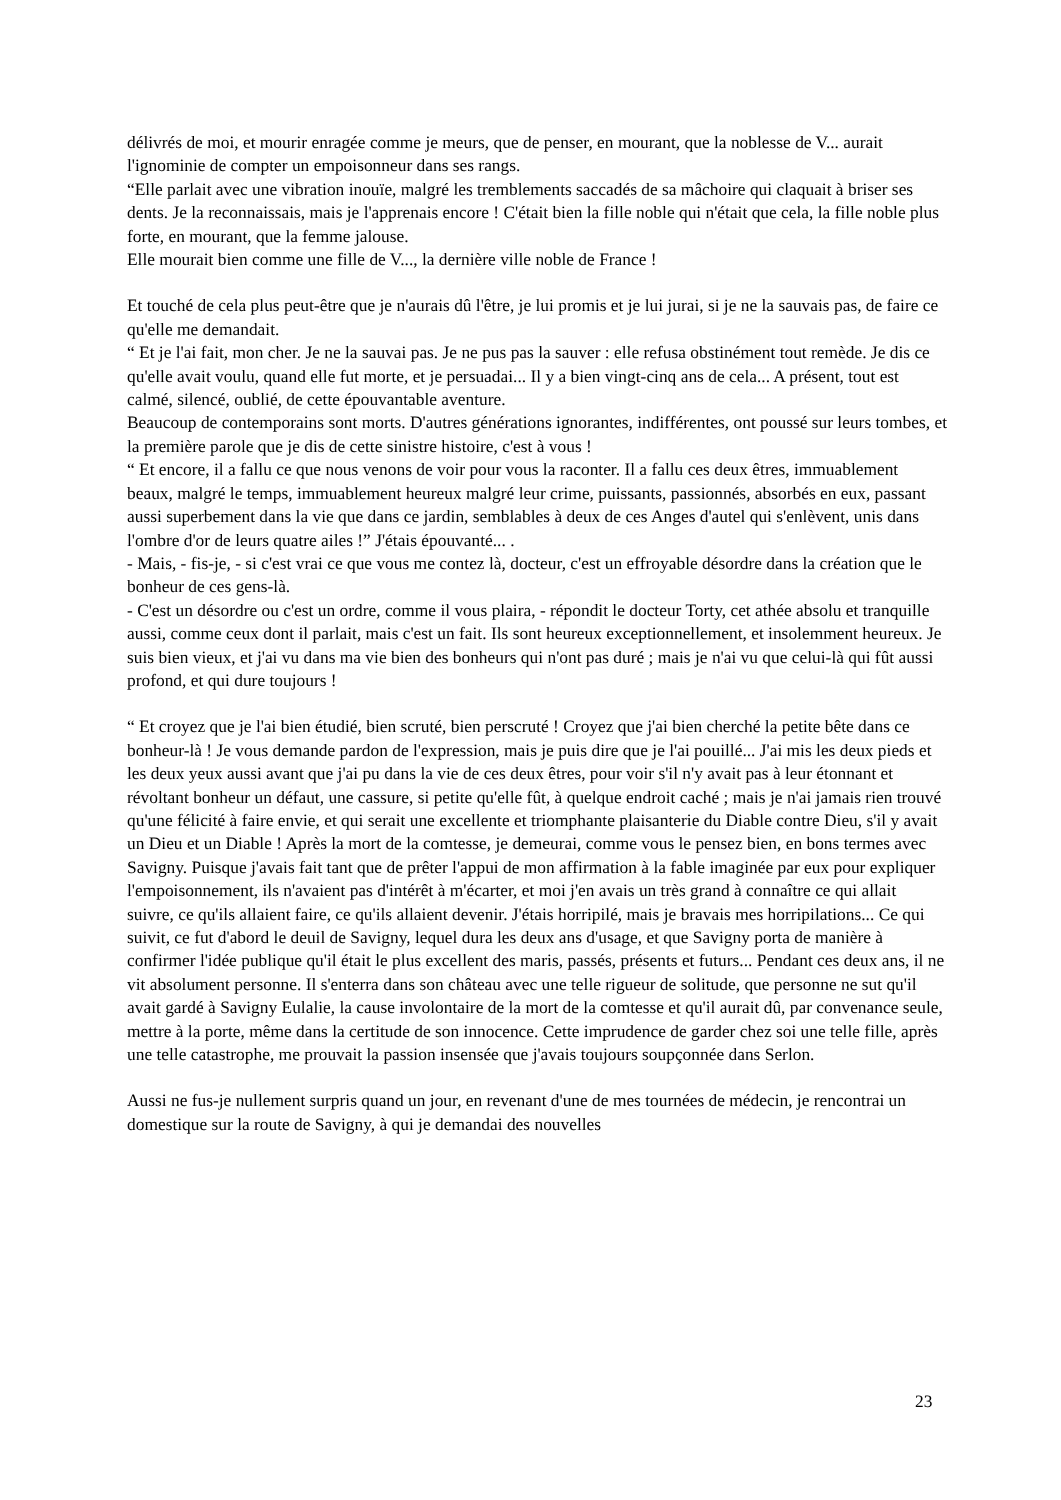délivrés de moi, et mourir enragée comme je meurs, que de penser, en mourant, que la noblesse de V... aurait l'ignominie de compter un empoisonneur dans ses rangs.
“Elle parlait avec une vibration inouïe, malgré les tremblements saccadés de sa mâchoire qui claquait à briser ses dents. Je la reconnaissais, mais je l'apprenais encore ! C'était bien la fille noble qui n'était que cela, la fille noble plus forte, en mourant, que la femme jalouse.
Elle mourait bien comme une fille de V..., la dernière ville noble de France !
Et touché de cela plus peut-être que je n'aurais dû l'être, je lui promis et je lui jurai, si je ne la sauvais pas, de faire ce qu'elle me demandait.
“ Et je l'ai fait, mon cher. Je ne la sauvai pas. Je ne pus pas la sauver : elle refusa obstinément tout remède. Je dis ce qu'elle avait voulu, quand elle fut morte, et je persuadai... Il y a bien vingt-cinq ans de cela... A présent, tout est calmé, silencé, oublié, de cette épouvantable aventure.
Beaucoup de contemporains sont morts. D'autres générations ignorantes, indifférentes, ont poussé sur leurs tombes, et la première parole que je dis de cette sinistre histoire, c'est à vous !
“ Et encore, il a fallu ce que nous venons de voir pour vous la raconter. Il a fallu ces deux êtres, immuablement beaux, malgré le temps, immuablement heureux malgré leur crime, puissants, passionnés, absorbés en eux, passant aussi superbement dans la vie que dans ce jardin, semblables à deux de ces Anges d'autel qui s'enlèvent, unis dans l'ombre d'or de leurs quatre ailes !” J'étais épouvanté... .
- Mais, - fis-je, - si c'est vrai ce que vous me contez là, docteur, c'est un effroyable désordre dans la création que le bonheur de ces gens-là.
- C'est un désordre ou c'est un ordre, comme il vous plaira, - répondit le docteur Torty, cet athée absolu et tranquille aussi, comme ceux dont il parlait, mais c'est un fait. Ils sont heureux exceptionnellement, et insolemment heureux. Je suis bien vieux, et j'ai vu dans ma vie bien des bonheurs qui n'ont pas duré ; mais je n'ai vu que celui-là qui fût aussi profond, et qui dure toujours !
“ Et croyez que je l'ai bien étudié, bien scruté, bien perscruté ! Croyez que j'ai bien cherché la petite bête dans ce bonheur-là ! Je vous demande pardon de l'expression, mais je puis dire que je l'ai pouillé... J'ai mis les deux pieds et les deux yeux aussi avant que j'ai pu dans la vie de ces deux êtres, pour voir s'il n'y avait pas à leur étonnant et révoltant bonheur un défaut, une cassure, si petite qu'elle fût, à quelque endroit caché ; mais je n'ai jamais rien trouvé qu'une félicité à faire envie, et qui serait une excellente et triomphante plaisanterie du Diable contre Dieu, s'il y avait un Dieu et un Diable ! Après la mort de la comtesse, je demeurai, comme vous le pensez bien, en bons termes avec Savigny. Puisque j'avais fait tant que de prêter l'appui de mon affirmation à la fable imaginée par eux pour expliquer l'empoisonnement, ils n'avaient pas d'intérêt à m'écarter, et moi j'en avais un très grand à connaître ce qui allait suivre, ce qu'ils allaient faire, ce qu'ils allaient devenir. J'étais horripilé, mais je bravais mes horripilations... Ce qui suivit, ce fut d'abord le deuil de Savigny, lequel dura les deux ans d'usage, et que Savigny porta de manière à confirmer l'idée publique qu'il était le plus excellent des maris, passés, présents et futurs... Pendant ces deux ans, il ne vit absolument personne. Il s'enterra dans son château avec une telle rigueur de solitude, que personne ne sut qu'il avait gardé à Savigny Eulalie, la cause involontaire de la mort de la comtesse et qu'il aurait dû, par convenance seule, mettre à la porte, même dans la certitude de son innocence. Cette imprudence de garder chez soi une telle fille, après une telle catastrophe, me prouvait la passion insensée que j'avais toujours soupçonnée dans Serlon.
Aussi ne fus-je nullement surpris quand un jour, en revenant d'une de mes tournées de médecin, je rencontrai un domestique sur la route de Savigny, à qui je demandai des nouvelles
23